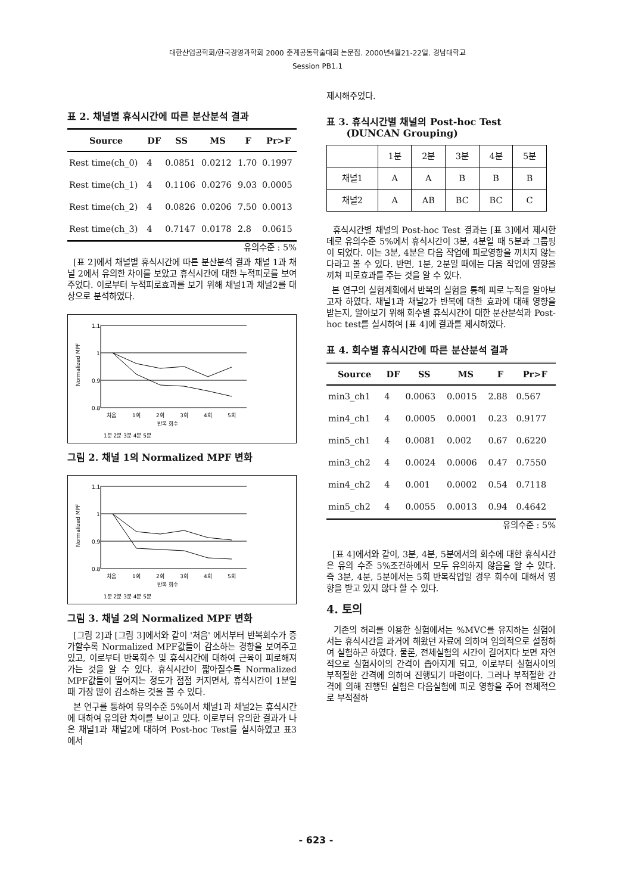대한산업공학회/한국경영과학회 2000 춘계공동학술대회 논문집. 2000년4월21-22일. 경남대학교
Session PB1.1
표 2. 채널별 휴식시간에 따른 분산분석 결과
| Source | DF | SS | MS | F | Pr>F |
| --- | --- | --- | --- | --- | --- |
| Rest time(ch_0) | 4 | 0.0851 | 0.0212 | 1.70 | 0.1997 |
| Rest time(ch_1) | 4 | 0.1106 | 0.0276 | 9.03 | 0.0005 |
| Rest time(ch_2) | 4 | 0.0826 | 0.0206 | 7.50 | 0.0013 |
| Rest time(ch_3) | 4 | 0.7147 | 0.0178 | 2.8 | 0.0615 |
유의수준 : 5%
[표 2]에서 채널별 휴식시간에 따른 분산분석 결과 채널 1과 채널 2에서 유의한 차이를 보았고 휴식시간에 대한 누적피로를 보여주었다. 이로부터 누적피로효과를 보기 위해 채널1과 채널2를 대상으로 분석하였다.
1.1
1
0.9
0.8
Normalized MPF
처음
1회
2회
3회
4회
5회
반복 회수
1분 2분 3분 4분 5분
그림 2. 채널 1의 Normalized MPF 변화
1.1
1
0.9
0.8
Normalized MPF
처음
1회
2회
3회
4회
5회
반복 회수
1분 2분 3분 4분 5분
그림 3. 채널 2의 Normalized MPF 변화
[그림 2]과 [그림 3]에서와 같이 '처음' 에서부터 반복회수가 증가할수록 Normalized MPF값들이 감소하는 경향을 보여주고 있고, 이로부터 반복회수 및 휴식시간에 대하여 근육이 피로해져 가는 것을 알 수 있다. 휴식시간이 짧아질수록 Normalized MPF값들이 떨어지는 정도가 점점 커지면서, 휴식시간이 1분일 때 가장 많이 감소하는 것을 볼 수 있다.
본 연구를 통하여 유의수준 5%에서 채널1과 채널2는 휴식시간에 대하여 유의한 차이를 보이고 있다. 이로부터 유의한 결과가 나온 채널1과 채널2에 대하여 Post-hoc Test를 실시하였고 표3에서
제시해주었다.
표 3. 휴식시간별 채널의 Post-hoc Test
(DUNCAN Grouping)
| | 1분 | 2분 | 3분 | 4분 | 5분 |
| 채널1 | A | A | B | B | B |
| 채널2 | A | AB | BC | BC | C |
휴식시간별 채널의 Post-hoc Test 결과는 [표 3]에서 제시한 데로 유의수준 5%에서 휴식시간이 3분, 4분일 때 5분과 그룹핑이 되었다. 이는 3분, 4분은 다음 작업에 피로영향을 끼치지 않는다라고 볼 수 있다. 반면, 1분, 2분일 때에는 다음 작업에 영향을 끼쳐 피로효과를 주는 것을 알 수 있다.
본 연구의 실험계획에서 반복의 실험을 통해 피로 누적을 알아보고자 하였다. 채널1과 채널2가 반복에 대한 효과에 대해 영향을 받는지, 알아보기 위해 회수별 휴식시간에 대한 분산분석과 Post-hoc test를 실시하여 [표 4]에 결과를 제시하였다.
표 4. 회수별 휴식시간에 따른 분산분석 결과
| Source | DF | SS | MS | F | Pr>F |
| --- | --- | --- | --- | --- | --- |
| min3_ch1 | 4 | 0.0063 | 0.0015 | 2.88 | 0.567 |
| min4_ch1 | 4 | 0.0005 | 0.0001 | 0.23 | 0.9177 |
| min5_ch1 | 4 | 0.0081 | 0.002 | 0.67 | 0.6220 |
| min3_ch2 | 4 | 0.0024 | 0.0006 | 0.47 | 0.7550 |
| min4_ch2 | 4 | 0.001 | 0.0002 | 0.54 | 0.7118 |
| min5_ch2 | 4 | 0.0055 | 0.0013 | 0.94 | 0.4642 |
유의수준 : 5%
[표 4]에서와 같이, 3분, 4분, 5분에서의 회수에 대한 휴식시간은 유의 수준 5%조건하에서 모두 유의하지 않음을 알 수 있다. 즉 3분, 4분, 5분에서는 5회 반복작업일 경우 회수에 대해서 영향을 받고 있지 않다 할 수 있다.
4. 토의
기존의 허리를 이용한 실험에서는 %MVC를 유지하는 실험에서는 휴식시간을 과거에 해왔던 자료에 의하여 임의적으로 설정하여 실험하곤 하였다. 물론, 전체실험의 시간이 길어지다 보면 자연적으로 실험사이의 간격이 좁아지게 되고, 이로부터 실험사이의 부적절한 간격에 의하여 진행되기 마련이다. 그러나 부적절한 간격에 의해 진행된 실험은 다음실험에 피로 영향을 주어 전체적으로 부적절하
- 623 -